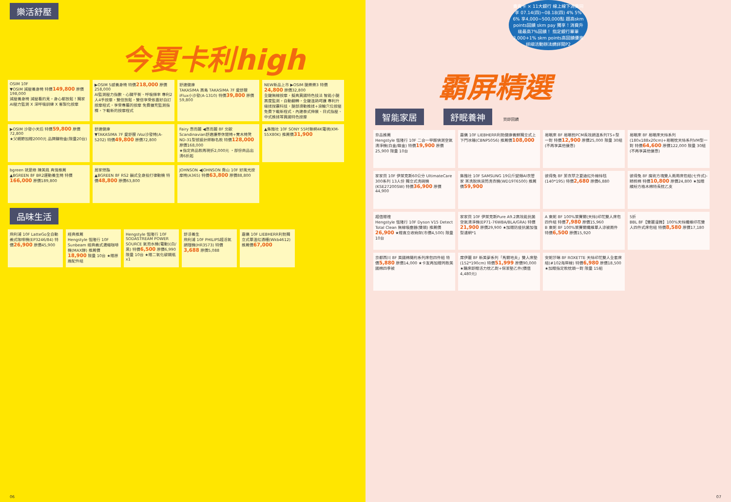樂活舒壓
今夏卡利high
OSIM 10F
▼OSIM 減壓養身椅 特價149,800 原價198,000
減壓養身椅 減壓看的見，身心都放鬆！獨家AI壓力監測 X 深呼吸訓練 X 客製化按摩
▶OSIM 5感養身椅 特價218,000 原價258,000
AI監測壓力指數、心臟平衡、呼吸頻率 專利2人4手按摩，雙倍放鬆，雙倍享受依喜好自訂按摩程式，享受專屬的按摩 免費擴充監測指標，下載新的按摩程式
舒適健康
TAKASIMA 高島 TAKASIMA 7F 愛舒服 iFlux小沙發(A-1310) 特價39,800 原價59,800
NEW新品上市 ▶OSIM 腿樂樂3 特價24,800 原價32,800
全鍵無線按摩，擬真異國特色技法 智能小腿高度監測，自動翻轉，全鍵溫熱呵護 專利升級揉捏震科技，腿部滑動推揉+滾輪穴位按壓 免費下載新程式，內建泰式伸展、日式指壓、中式推揉等異國特色按摩
▶OSIM 沙發小天后 特價59,800 原價72,800
★父親節加贈2000元 品牌購物金(限量20台)
舒適健康
▼TAKASIMA 7F 愛舒服 iVoz沙發椅(A-5202) 特價49,800 原價72,800
Fairy 惠而麗 ◀惠而麗 8F 北歐Scandinavian舒適護脊休閒椅+實木椅凳ND-31型號設計師聯名款 特價128,000 原價168,000
★指定商品款再現折2,000元 ・部份商品出清6折起
▲集雅社 10F SONY 55吋聯網4K電視(KM-55X80K) 推薦價31,900
bgreen 就是綠 陳美鳳 真情推薦
▲BGREEN 8F BR2運動養生椅 特價166,000 原價189,800
居家燃脂
▲BGREEN 8F RS2 韻式全身拍打律動機 特價48,800 原價63,800
JOHNSON ◀JOHNSON 喬山 10F 好風光按摩椅(A365) 特價63,800 原價88,800
品味生活
飛利浦 10F LatteGo全自動義式咖啡機(EP3246/84) 特價26,900 原價45,900
經典推薦
Hengstyle 恆隆行 10F Sunbeam 經典義式濃縮咖啡機(MAX醇) 推薦價18,900 限量 10台 ★贈原廠配件組
Hengstyle 恆隆行 10F SODASTREAM POWER SOURCE 氣泡水機(電動)(白/黑) 特價6,500 原價6,990 限量 10台 ★贈二氧化碳鋼瓶x1
舒活養生
飛利浦 10F PHILIPS超活氧調理機(HR3573) 特價3,688 原價5,088
嘉儀 10F LIEBHERR利勃獨立式單溫紅酒櫃(Wkb4612) 推薦價67,000
06
貴賓卡 × 11大銀行 線上線下消費同享 07.14(四)~08.18(四) 4% 5% 6% 享4,000~500,000點 超高skm points回饋 skm pay 獨享！消費升級最高7%回饋！ 指定銀行單筆3,000+1% skm points高回饋優惠 詳細活動辦法請詳閱P2
霸屏精選
智能家居 舒眠養神
買即回饋
夯品推薦
Hengstyle 恆隆行 10F 二合一甲醛偵測空氣清淨機(白金/鎳金) 特價19,900 原價25,900 限量 10台
嘉儀 10F LIEBHERR利勃健康養鮮獨立式上下門冰箱(CBNP5056) 推薦價108,000
易眠床 8F 易眠枕PCM長效調溫系列TS+型一對 特價12,900 原價25,000 限量 30組 (不再享其他優惠)
易眠床 8F 易眠床天絲系列(180x188x20cm)+易眠枕天絲系列VM型一對 特價64,600 原價122,000 限量 30組 (不再享其他優惠)
家家買 10F 伊萊克斯60公分 UltimateCare 300系列 13人份 獨立式洗碗機(KSE27200SW) 特價36,900 原價44,900
集雅社 10F SAMSUNG 19公斤變頻AI衣管家 蒸洗脫烘滾筒洗衣機(WD19T6500) 推薦價59,900
彼得兔 8F 薰衣草之夏遠紅外線絲毯(140*195) 特價2,680 原價6,880
彼得兔 8F 魔術方塊雙人兩用床包組(七件式)-精梳棉 特價10,800 原價24,800 ★加贈繽紛方格木棉特長枕乙支
超值贈禮
Hengstyle 恆隆行 10F Dyson V15 Detect Total Clean 無線吸塵器(雙頭) 推薦價26,900 ★贈直立收納架(市價4,500) 限量 10台
家家買 10F 伊萊克斯Pure A9.2高效能抗菌空氣清淨機(EP71-76WBA/BLA/GRA) 特價21,900 原價29,900 ★加贈防疫抗菌加強型濾網*1
A 東妮 8F 100%萊賽爾(天絲)印花雙人床包四件組 特價7,980 原價15,960
B 東妮 8F 100%萊賽爾纖維單人涼被兩件 特價6,500 原價15,920
5折
BBL 8F【雙麗漫舞】100%天絲纖維印花雙人四件式床包組 特價8,580 原價17,180
京都西川 8F 美國棉簡約系列床包四件組 特價5,880 原價14,000 ★卡友再加贈同款美國棉四季被
席伊麗 8F 新美夢系列「馬爾地夫」雙人床墊(152*190cm) 特價51,999 原價90,000 ★購床即贈活力枕乙對+保潔墊乙件(價值4,480元)
安妮莎琳 8F ROXETTE 天絲印花雙人全套床組(#102海岸線) 特價6,980 原價18,500 ★加贈指定款枕頭一對 限量 15組
07